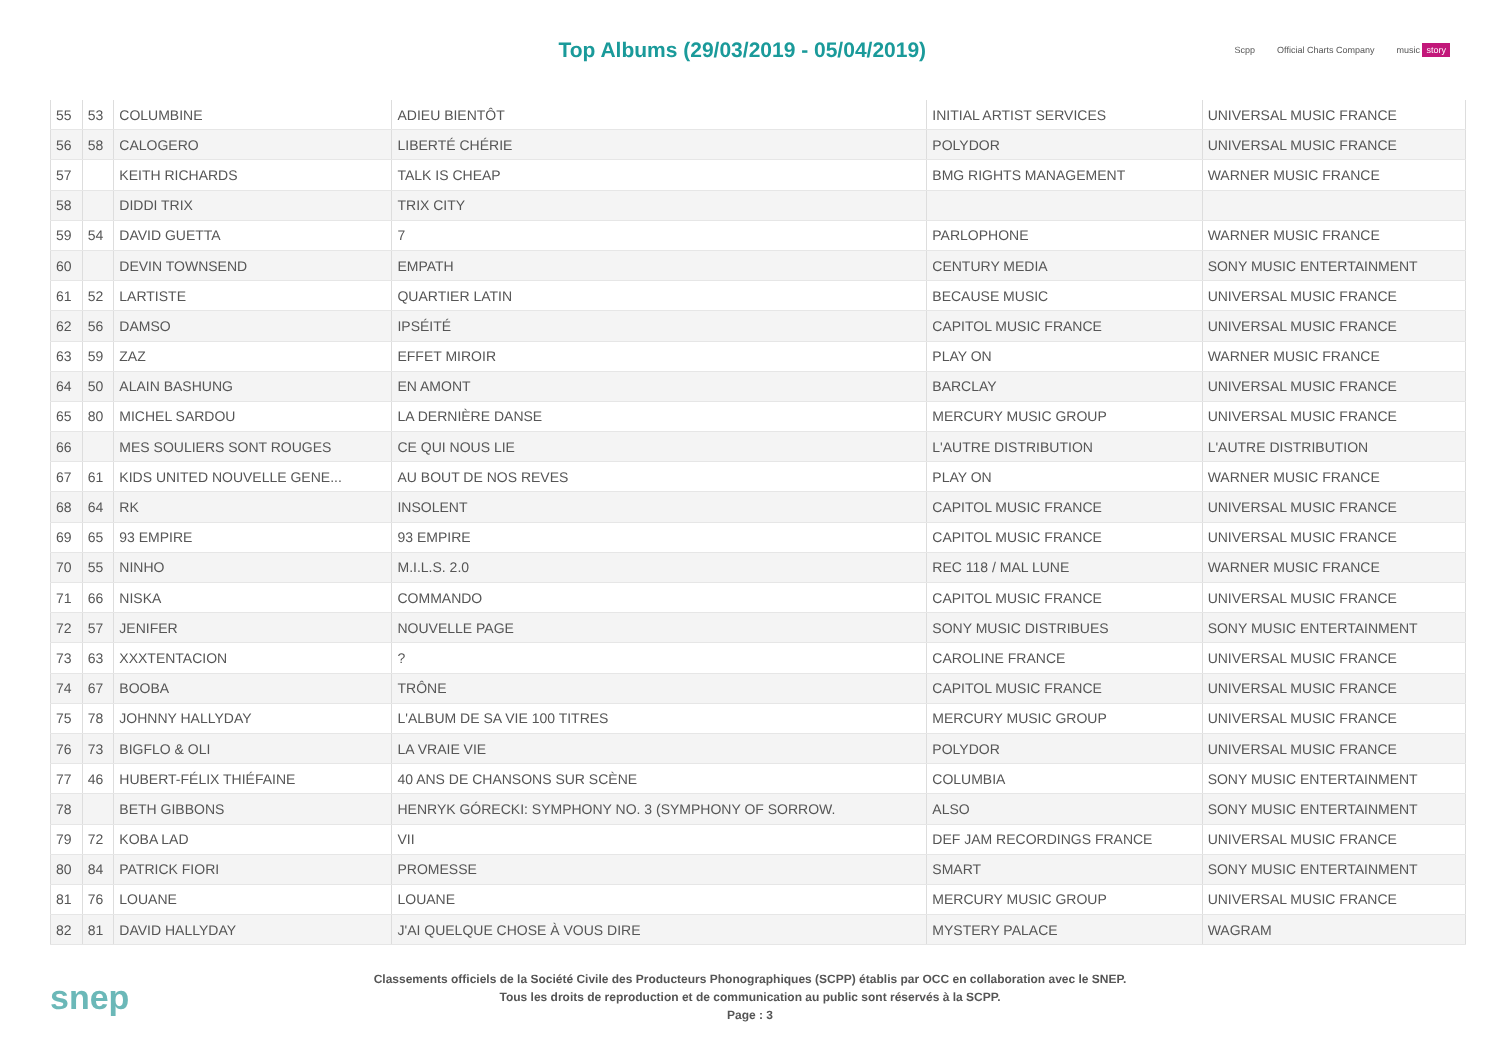Top Albums (29/03/2019 - 05/04/2019)
Scpp Official Charts Company music story
| 55 | 53 | COLUMBINE | ADIEU BIENTÔT | INITIAL ARTIST SERVICES | UNIVERSAL MUSIC FRANCE |
| 56 | 58 | CALOGERO | LIBERTÉ CHÉRIE | POLYDOR | UNIVERSAL MUSIC FRANCE |
| 57 | | KEITH RICHARDS | TALK IS CHEAP | BMG RIGHTS MANAGEMENT | WARNER MUSIC FRANCE |
| 58 | | DIDDI TRIX | TRIX CITY | | |
| 59 | 54 | DAVID GUETTA | 7 | PARLOPHONE | WARNER MUSIC FRANCE |
| 60 | | DEVIN TOWNSEND | EMPATH | CENTURY MEDIA | SONY MUSIC ENTERTAINMENT |
| 61 | 52 | LARTISTE | QUARTIER LATIN | BECAUSE MUSIC | UNIVERSAL MUSIC FRANCE |
| 62 | 56 | DAMSO | IPSÉITÉ | CAPITOL MUSIC FRANCE | UNIVERSAL MUSIC FRANCE |
| 63 | 59 | ZAZ | EFFET MIROIR | PLAY ON | WARNER MUSIC FRANCE |
| 64 | 50 | ALAIN BASHUNG | EN AMONT | BARCLAY | UNIVERSAL MUSIC FRANCE |
| 65 | 80 | MICHEL SARDOU | LA DERNIÈRE DANSE | MERCURY MUSIC GROUP | UNIVERSAL MUSIC FRANCE |
| 66 | | MES SOULIERS SONT ROUGES | CE QUI NOUS LIE | L'AUTRE DISTRIBUTION | L'AUTRE DISTRIBUTION |
| 67 | 61 | KIDS UNITED NOUVELLE GENE... | AU BOUT DE NOS REVES | PLAY ON | WARNER MUSIC FRANCE |
| 68 | 64 | RK | INSOLENT | CAPITOL MUSIC FRANCE | UNIVERSAL MUSIC FRANCE |
| 69 | 65 | 93 EMPIRE | 93 EMPIRE | CAPITOL MUSIC FRANCE | UNIVERSAL MUSIC FRANCE |
| 70 | 55 | NINHO | M.I.L.S. 2.0 | REC 118 / MAL LUNE | WARNER MUSIC FRANCE |
| 71 | 66 | NISKA | COMMANDO | CAPITOL MUSIC FRANCE | UNIVERSAL MUSIC FRANCE |
| 72 | 57 | JENIFER | NOUVELLE PAGE | SONY MUSIC DISTRIBUES | SONY MUSIC ENTERTAINMENT |
| 73 | 63 | XXXTENTACION | ? | CAROLINE FRANCE | UNIVERSAL MUSIC FRANCE |
| 74 | 67 | BOOBA | TRÔNE | CAPITOL MUSIC FRANCE | UNIVERSAL MUSIC FRANCE |
| 75 | 78 | JOHNNY HALLYDAY | L'ALBUM DE SA VIE 100 TITRES | MERCURY MUSIC GROUP | UNIVERSAL MUSIC FRANCE |
| 76 | 73 | BIGFLO & OLI | LA VRAIE VIE | POLYDOR | UNIVERSAL MUSIC FRANCE |
| 77 | 46 | HUBERT-FÉLIX THIÉFAINE | 40 ANS DE CHANSONS SUR SCÈNE | COLUMBIA | SONY MUSIC ENTERTAINMENT |
| 78 | | BETH GIBBONS | HENRYK GÓRECKI: SYMPHONY NO. 3 (SYMPHONY OF SORROW. | ALSO | SONY MUSIC ENTERTAINMENT |
| 79 | 72 | KOBA LAD | VII | DEF JAM RECORDINGS FRANCE | UNIVERSAL MUSIC FRANCE |
| 80 | 84 | PATRICK FIORI | PROMESSE | SMART | SONY MUSIC ENTERTAINMENT |
| 81 | 76 | LOUANE | LOUANE | MERCURY MUSIC GROUP | UNIVERSAL MUSIC FRANCE |
| 82 | 81 | DAVID HALLYDAY | J'AI QUELQUE CHOSE À VOUS DIRE | MYSTERY PALACE | WAGRAM |
snep
Classements officiels de la Société Civile des Producteurs Phonographiques (SCPP) établis par OCC en collaboration avec le SNEP.
Tous les droits de reproduction et de communication au public sont réservés à la SCPP.
Page : 3